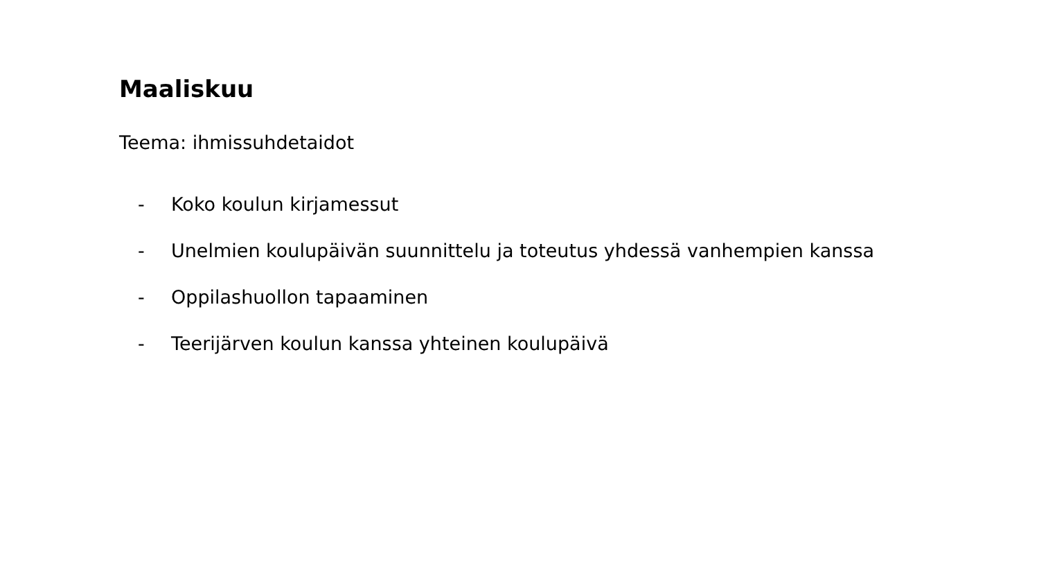Maaliskuu
Teema: ihmissuhdetaidot
- Koko koulun kirjamessut
- Unelmien koulupäivän suunnittelu ja toteutus yhdessä vanhempien kanssa
- Oppilashuollon tapaaminen
- Teerijärven koulun kanssa yhteinen koulupäivä